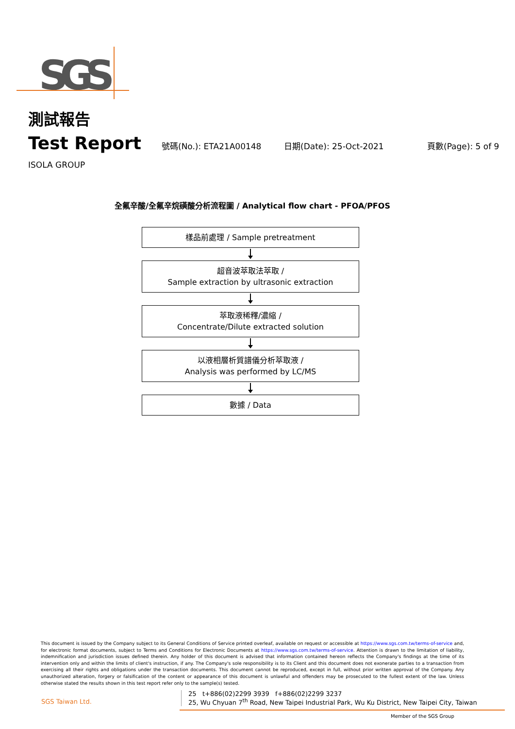SGS
測試報告
Test Report
號碼(No.): ETA21A00148 日期(Date): 25-Oct-2021 頁數(Page): 5 of 9
ISOLA GROUP
全氟辛酸/全氟辛烷磺酸分析流程圖 / Analytical flow chart - PFOA/PFOS
樣品前處理 / Sample pretreatment
超音波萃取法萃取 /
Sample extraction by ultrasonic extraction
萃取液稀釋/濃縮 /
Concentrate/Dilute extracted solution
以液相層析質譜儀分析萃取液 /
Analysis was performed by LC/MS
數據 / Data
This document is issued by the Company subject to its General Conditions of Service printed overleaf, available on request or accessible at https://www.sgs.com.tw/terms-of-service and, for electronic format documents, subject to Terms and Conditions for Electronic Documents at https://www.sgs.com.tw/terms-of-service. Attention is drawn to the limitation of liability, indemnification and jurisdiction issues defined therein. Any holder of this document is advised that information contained hereon reflects the Company's findings at the time of its intervention only and within the limits of client's instruction, if any. The Company's sole responsibility is to its Client and this document does not exonerate parties to a transaction from exercising all their rights and obligations under the transaction documents. This document cannot be reproduced, except in full, without prior written approval of the Company. Any unauthorized alteration, forgery or falsification of the content or appearance of this document is unlawful and offenders may be prosecuted to the fullest extent of the law. Unless otherwise stated the results shown in this test report refer only to the sample(s) tested.
SGS Taiwan Ltd.
25 t+886(02)2299 3939 f+886(02)2299 3237
25, Wu Chyuan 7<sup>th</sup> Road, New Taipei Industrial Park, Wu Ku District, New Taipei City, Taiwan
Member of the SGS Group